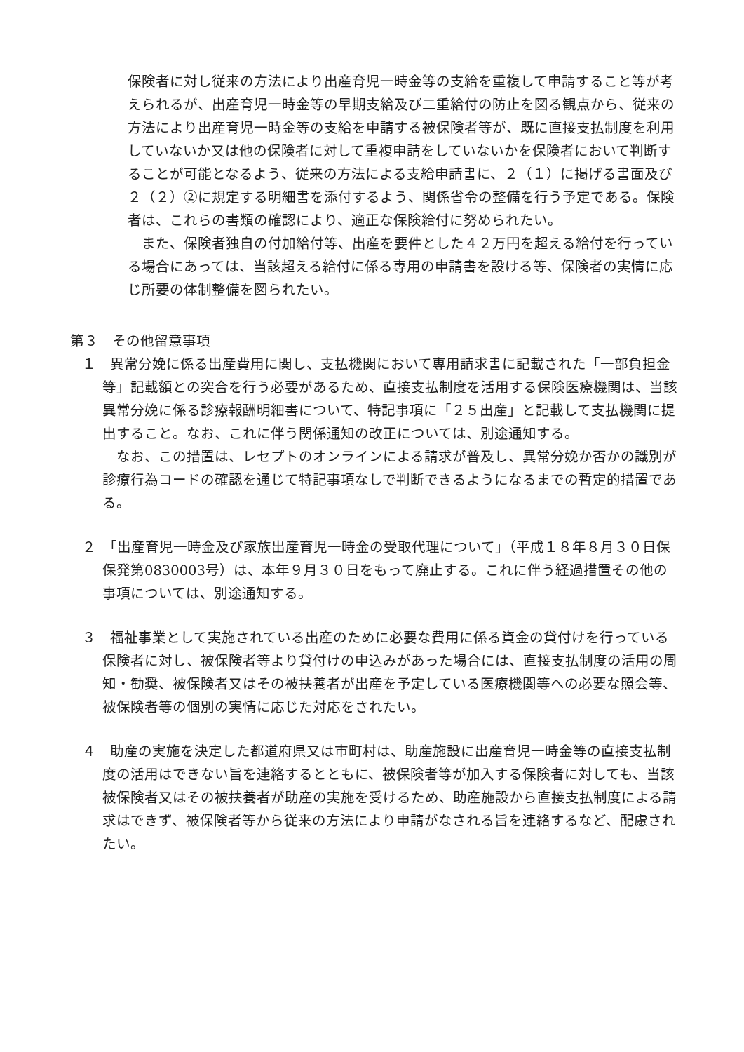保険者に対し従来の方法により出産育児一時金等の支給を重複して申請すること等が考えられるが、出産育児一時金等の早期支給及び二重給付の防止を図る観点から、従来の方法により出産育児一時金等の支給を申請する被保険者等が、既に直接支払制度を利用していないか又は他の保険者に対して重複申請をしていないかを保険者において判断することが可能となるよう、従来の方法による支給申請書に、２（１）に掲げる書面及び２（２）②に規定する明細書を添付するよう、関係省令の整備を行う予定である。保険者は、これらの書類の確認により、適正な保険給付に努められたい。
また、保険者独自の付加給付等、出産を要件とした４２万円を超える給付を行っている場合にあっては、当該超える給付に係る専用の申請書を設ける等、保険者の実情に応じ所要の体制整備を図られたい。
第３　その他留意事項
１　異常分娩に係る出産費用に関し、支払機関において専用請求書に記載された「一部負担金等」記載額との突合を行う必要があるため、直接支払制度を活用する保険医療機関は、当該異常分娩に係る診療報酬明細書について、特記事項に「２５出産」と記載して支払機関に提出すること。なお、これに伴う関係通知の改正については、別途通知する。
なお、この措置は、レセプトのオンラインによる請求が普及し、異常分娩か否かの識別が診療行為コードの確認を通じて特記事項なしで判断できるようになるまでの暫定的措置である。
２　「出産育児一時金及び家族出産育児一時金の受取代理について」（平成１８年８月３０日保保発第0830003号）は、本年９月３０日をもって廃止する。これに伴う経過措置その他の事項については、別途通知する。
３　福祉事業として実施されている出産のために必要な費用に係る資金の貸付けを行っている保険者に対し、被保険者等より貸付けの申込みがあった場合には、直接支払制度の活用の周知・勧奨、被保険者又はその被扶養者が出産を予定している医療機関等への必要な照会等、被保険者等の個別の実情に応じた対応をされたい。
４　助産の実施を決定した都道府県又は市町村は、助産施設に出産育児一時金等の直接支払制度の活用はできない旨を連絡するとともに、被保険者等が加入する保険者に対しても、当該被保険者又はその被扶養者が助産の実施を受けるため、助産施設から直接支払制度による請求はできず、被保険者等から従来の方法により申請がなされる旨を連絡するなど、配慮されたい。